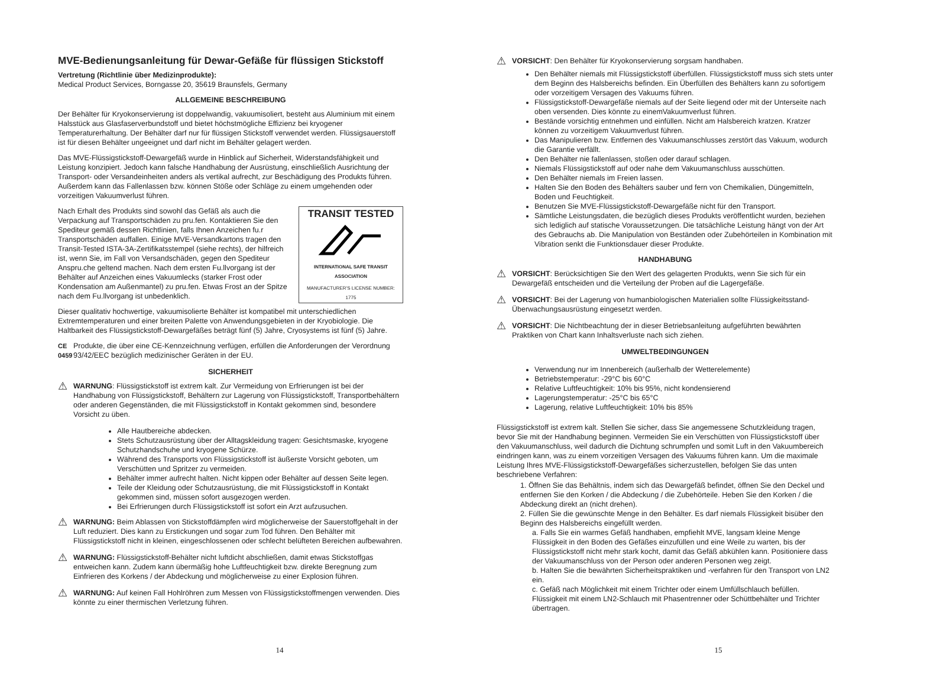MVE-Bedienungsanleitung für Dewar-Gefäße für flüssigen Stickstoff
Vertretung (Richtlinie über Medizinprodukte):
Medical Product Services, Borngasse 20, 35619 Braunsfels, Germany
ALLGEMEINE BESCHREIBUNG
Der Behälter für Kryokonservierung ist doppelwandig, vakuumisoliert, besteht aus Aluminium mit einem Halsstück aus Glasfaserverbundstoff und bietet höchstmögliche Effizienz bei kryogener Temperaturerhaltung. Der Behälter darf nur für flüssigen Stickstoff verwendet werden. Flüssigsauerstoff ist für diesen Behälter ungeeignet und darf nicht im Behälter gelagert werden.
Das MVE-Flüssigstickstoff-Dewargefäß wurde in Hinblick auf Sicherheit, Widerstandsfähigkeit und Leistung konzipiert. Jedoch kann falsche Handhabung der Ausrüstung, einschließlich Ausrichtung der Transport- oder Versandeinheiten anders als vertikal aufrecht, zur Beschädigung des Produkts führen. Außerdem kann das Fallenlassen bzw. können Stöße oder Schläge zu einem umgehenden oder vorzeitigen Vakuumverlust führen.
TRANSIT TESTED
INTERNATIONAL SAFE TRANSIT ASSOCIATION
MANUFACTURER'S LICENSE NUMBER:
1775
Nach Erhalt des Produkts sind sowohl das Gefäß als auch die Verpackung auf Transportschäden zu pru.fen. Kontaktieren Sie den Spediteur gemäß dessen Richtlinien, falls Ihnen Anzeichen fu.r Transportschäden auffallen. Einige MVE-Versandkartons tragen den Transit-Tested ISTA-3A-Zertifikatsstempel (siehe rechts), der hilfreich ist, wenn Sie, im Fall von Versandschäden, gegen den Spediteur Anspru.che geltend machen. Nach dem ersten Fu.llvorgang ist der Behälter auf Anzeichen eines Vakuumlecks (starker Frost oder Kondensation am Außenmantel) zu pru.fen. Etwas Frost an der Spitze nach dem Fu.llvorgang ist unbedenklich.
Dieser qualitativ hochwertige, vakuumisolierte Behälter ist kompatibel mit unterschiedlichen Extremtemperaturen und einer breiten Palette von Anwendungsgebieten in der Kryobiologie. Die Haltbarkeit des Flüssigstickstoff-Dewargefäßes beträgt fünf (5) Jahre, Cryosystems ist fünf (5) Jahre.
CE 0459 Produkte, die über eine CE-Kennzeichnung verfügen, erfüllen die Anforderungen der Verordnung 93/42/EEC bezüglich medizinischer Geräten in der EU.
SICHERHEIT
⚠ WARNUNG: Flüssigstickstoff ist extrem kalt. Zur Vermeidung von Erfrierungen ist bei der Handhabung von Flüssigstickstoff, Behältern zur Lagerung von Flüssigstickstoff, Transportbehältern oder anderen Gegenständen, die mit Flüssigstickstoff in Kontakt gekommen sind, besondere Vorsicht zu üben.
Alle Hautbereiche abdecken.
Stets Schutzausrüstung über der Alltagskleidung tragen: Gesichtsmaske, kryogene Schutzhandschuhe und kryogene Schürze.
Während des Transports von Flüssigstickstoff ist äußerste Vorsicht geboten, um Verschütten und Spritzer zu vermeiden.
Behälter immer aufrecht halten. Nicht kippen oder Behälter auf dessen Seite legen.
Teile der Kleidung oder Schutzausrüstung, die mit Flüssigstickstoff in Kontakt gekommen sind, müssen sofort ausgezogen werden.
Bei Erfrierungen durch Flüssigstickstoff ist sofort ein Arzt aufzusuchen.
⚠ WARNUNG: Beim Ablassen von Stickstoffdämpfen wird möglicherweise der Sauerstoffgehalt in der Luft reduziert. Dies kann zu Erstickungen und sogar zum Tod führen. Den Behälter mit Flüssigstickstoff nicht in kleinen, eingeschlossenen oder schlecht belüfteten Bereichen aufbewahren.
⚠ WARNUNG: Flüssigstickstoff-Behälter nicht luftdicht abschließen, damit etwas Stickstoffgas entweichen kann. Zudem kann übermäßig hohe Luftfeuchtigkeit bzw. direkte Beregnung zum Einfrieren des Korkens / der Abdeckung und möglicherweise zu einer Explosion führen.
⚠ WARNUNG: Auf keinen Fall Hohlröhren zum Messen von Flüssigstickstoffmengen verwenden. Dies könnte zu einer thermischen Verletzung führen.
14
⚠ VORSICHT: Den Behälter für Kryokonservierung sorgsam handhaben.
Den Behälter niemals mit Flüssigstickstoff überfüllen. Flüssigstickstoff muss sich stets unter dem Beginn des Halsbereichs befinden. Ein Überfüllen des Behälters kann zu sofortigem oder vorzeitigem Versagen des Vakuums führen.
Flüssigstickstoff-Dewargefäße niemals auf der Seite liegend oder mit der Unterseite nach oben versenden. Dies könnte zu einemVakuumverlust führen.
Bestände vorsichtig entnehmen und einfüllen. Nicht am Halsbereich kratzen. Kratzer können zu vorzeitigem Vakuumverlust führen.
Das Manipulieren bzw. Entfernen des Vakuumanschlusses zerstört das Vakuum, wodurch die Garantie verfällt.
Den Behälter nie fallenlassen, stoßen oder darauf schlagen.
Niemals Flüssigstickstoff auf oder nahe dem Vakuumanschluss ausschütten.
Den Behälter niemals im Freien lassen.
Halten Sie den Boden des Behälters sauber und fern von Chemikalien, Düngemitteln, Boden und Feuchtigkeit.
Benutzen Sie MVE-Flüssigstickstoff-Dewargefäße nicht für den Transport.
Sämtliche Leistungsdaten, die bezüglich dieses Produkts veröffentlicht wurden, beziehen sich lediglich auf statische Voraussetzungen. Die tatsächliche Leistung hängt von der Art des Gebrauchs ab. Die Manipulation von Beständen oder Zubehörteilen in Kombination mit Vibration senkt die Funktionsdauer dieser Produkte.
HANDHABUNG
⚠ VORSICHT: Berücksichtigen Sie den Wert des gelagerten Produkts, wenn Sie sich für ein Dewargefäß entscheiden und die Verteilung der Proben auf die Lagergefäße.
⚠ VORSICHT: Bei der Lagerung von humanbiologischen Materialien sollte Flüssigkeitsstand-Überwachungsausrüstung eingesetzt werden.
⚠ VORSICHT: Die Nichtbeachtung der in dieser Betriebsanleitung aufgeführten bewährten Praktiken von Chart kann Inhaltsverluste nach sich ziehen.
UMWELTBEDINGUNGEN
Verwendung nur im Innenbereich (außerhalb der Wetterelemente)
Betriebstemperatur: -29°C bis 60°C
Relative Luftfeuchtigkeit: 10% bis 95%, nicht kondensierend
Lagerungstemperatur: -25°C bis 65°C
Lagerung, relative Luftfeuchtigkeit: 10% bis 85%
Flüssigstickstoff ist extrem kalt. Stellen Sie sicher, dass Sie angemessene Schutzkleidung tragen, bevor Sie mit der Handhabung beginnen. Vermeiden Sie ein Verschütten von Flüssigstickstoff über den Vakuumanschluss, weil dadurch die Dichtung schrumpfen und somit Luft in den Vakuumbereich eindringen kann, was zu einem vorzeitigen Versagen des Vakuums führen kann. Um die maximale Leistung Ihres MVE-Flüssigstickstoff-Dewargefäßes sicherzustellen, befolgen Sie das unten beschriebene Verfahren:
1. Öffnen Sie das Behältnis, indem sich das Dewargefäß befindet, öffnen Sie den Deckel und entfernen Sie den Korken / die Abdeckung / die Zubehörteile. Heben Sie den Korken / die Abdeckung direkt an (nicht drehen).
2. Füllen Sie die gewünschte Menge in den Behälter. Es darf niemals Flüssigkeit bisüber den Beginn des Halsbereichs eingefüllt werden.
a. Falls Sie ein warmes Gefäß handhaben, empfiehlt MVE, langsam kleine Menge Flüssigkeit in den Boden des Gefäßes einzufüllen und eine Weile zu warten, bis der Flüssigstickstoff nicht mehr stark kocht, damit das Gefäß abkühlen kann. Positioniere dass der Vakuumanschluss von der Person oder anderen Personen weg zeigt.
b. Halten Sie die bewährten Sicherheitspraktiken und -verfahren für den Transport von LN2 ein.
c. Gefäß nach Möglichkeit mit einem Trichter oder einem Umfüllschlauch befüllen. Flüssigkeit mit einem LN2-Schlauch mit Phasentrenner oder Schüttbehälter und Trichter übertragen.
15